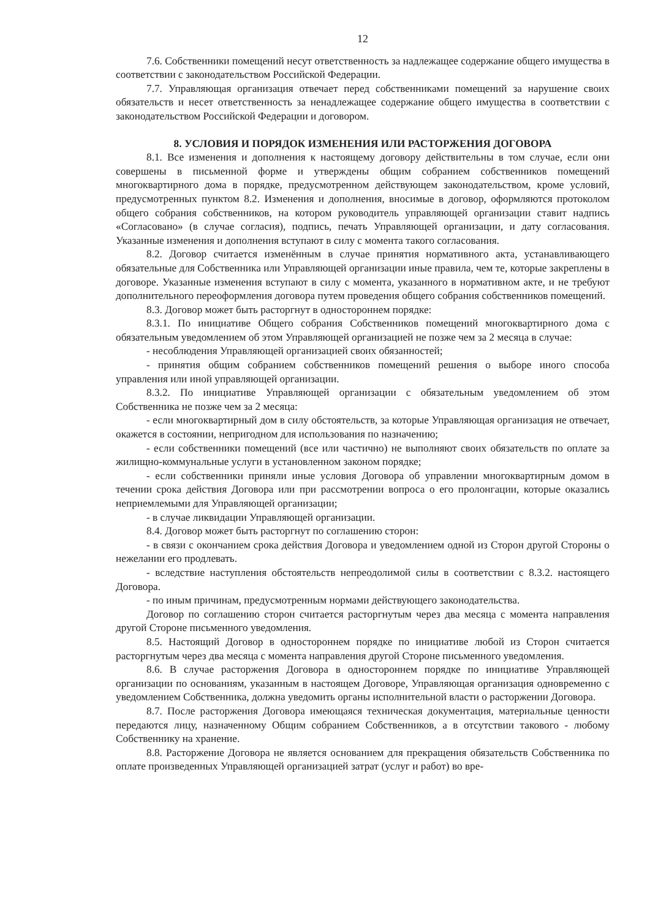12
7.6. Собственники помещений несут ответственность за надлежащее содержание общего имущества в соответствии с законодательством Российской Федерации.
7.7. Управляющая организация отвечает перед собственниками помещений за нарушение своих обязательств и несет ответственность за ненадлежащее содержание общего имущества в соответствии с законодательством Российской Федерации и договором.
8. УСЛОВИЯ И ПОРЯДОК ИЗМЕНЕНИЯ ИЛИ РАСТОРЖЕНИЯ ДОГОВОРА
8.1. Все изменения и дополнения к настоящему договору действительны в том случае, если они совершены в письменной форме и утверждены общим собранием собственников помещений многоквартирного дома в порядке, предусмотренном действующем законодательством, кроме условий, предусмотренных пунктом 8.2. Изменения и дополнения, вносимые в договор, оформляются протоколом общего собрания собственников, на котором руководитель управляющей организации ставит надпись «Согласовано» (в случае согласия), подпись, печать Управляющей организации, и дату согласования. Указанные изменения и дополнения вступают в силу с момента такого согласования.
8.2. Договор считается изменённым в случае принятия нормативного акта, устанавливающего обязательные для Собственника или Управляющей организации иные правила, чем те, которые закреплены в договоре. Указанные изменения вступают в силу с момента, указанного в нормативном акте, и не требуют дополнительного переоформления договора путем проведения общего собрания собственников помещений.
8.3. Договор может быть расторгнут в одностороннем порядке:
8.3.1. По инициативе Общего собрания Собственников помещений многоквартирного дома с обязательным уведомлением об этом Управляющей организацией не позже чем за 2 месяца в случае:
- несоблюдения Управляющей организацией своих обязанностей;
- принятия общим собранием собственников помещений решения о выборе иного способа управления или иной управляющей организации.
8.3.2. По инициативе Управляющей организации с обязательным уведомлением об этом Собственника не позже чем за 2 месяца:
- если многоквартирный дом в силу обстоятельств, за которые Управляющая организация не отвечает, окажется в состоянии, непригодном для использования по назначению;
- если собственники помещений (все или частично) не выполняют своих обязательств по оплате за жилищно-коммунальные услуги в установленном законом порядке;
- если собственники приняли иные условия Договора об управлении многоквартирным домом в течении срока действия Договора или при рассмотрении вопроса о его пролонгации, которые оказались неприемлемыми для Управляющей организации;
- в случае ликвидации Управляющей организации.
8.4. Договор может быть расторгнут по соглашению сторон:
- в связи с окончанием срока действия Договора и уведомлением одной из Сторон другой Стороны о нежелании его продлевать.
- вследствие наступления обстоятельств непреодолимой силы в соответствии с 8.3.2. настоящего Договора.
- по иным причинам, предусмотренным нормами действующего законодательства.
Договор по соглашению сторон считается расторгнутым через два месяца с момента направления другой Стороне письменного уведомления.
8.5. Настоящий Договор в одностороннем порядке по инициативе любой из Сторон считается расторгнутым через два месяца с момента направления другой Стороне письменного уведомления.
8.6. В случае расторжения Договора в одностороннем порядке по инициативе Управляющей организации по основаниям, указанным в настоящем Договоре, Управляющая организация одновременно с уведомлением Собственника, должна уведомить органы исполнительной власти о расторжении Договора.
8.7. После расторжения Договора имеющаяся техническая документация, материальные ценности передаются лицу, назначенному Общим собранием Собственников, а в отсутствии такового - любому Собственнику на хранение.
8.8. Расторжение Договора не является основанием для прекращения обязательств Собственника по оплате произведенных Управляющей организацией затрат (услуг и работ) во вре-